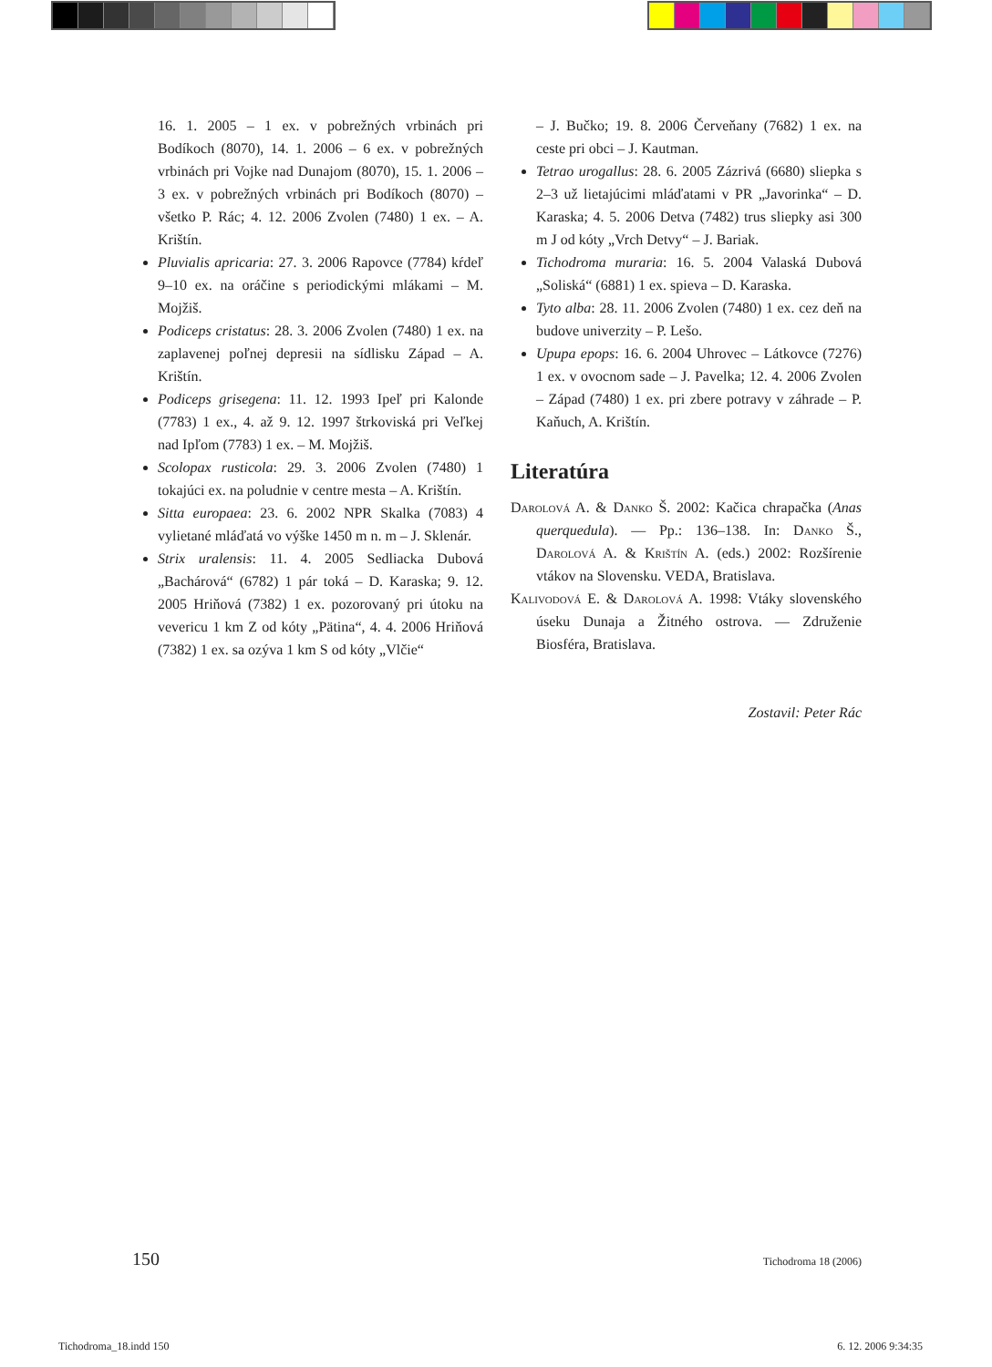16. 1. 2005 – 1 ex. v pobrežných vrbinách pri Bodíkoch (8070), 14. 1. 2006 – 6 ex. v pobrežných vrbinách pri Vojke nad Dunajom (8070), 15. 1. 2006 – 3 ex. v pobrežných vrbinách pri Bodíkoch (8070) – všetko P. Rác; 4. 12. 2006 Zvolen (7480) 1 ex. – A. Krištín.
Pluvialis apricaria: 27. 3. 2006 Rapovce (7784) kŕdeľ 9–10 ex. na oráčine s periodickými mlákami – M. Mojžiš.
Podiceps cristatus: 28. 3. 2006 Zvolen (7480) 1 ex. na zaplavenej poľnej depresii na sídlisku Západ – A. Krištín.
Podiceps grisegena: 11. 12. 1993 Ipeľ pri Kalonde (7783) 1 ex., 4. až 9. 12. 1997 štrkoviská pri Veľkej nad Ipľom (7783) 1 ex. – M. Mojžiš.
Scolopax rusticola: 29. 3. 2006 Zvolen (7480) 1 tokajúci ex. na poludnie v centre mesta – A. Krištín.
Sitta europaea: 23. 6. 2002 NPR Skalka (7083) 4 vylietané mláďatá vo výške 1450 m n. m – J. Sklenár.
Strix uralensis: 11. 4. 2005 Sedliacka Dubová „Bachárová“ (6782) 1 pár toká – D. Karaska; 9. 12. 2005 Hriňová (7382) 1 ex. pozorovaný pri útoku na vevericu 1 km Z od kóty „Pätina“, 4. 4. 2006 Hriňová (7382) 1 ex. sa ozýva 1 km S od kóty „Vlčie“
– J. Bučko; 19. 8. 2006 Červeňany (7682) 1 ex. na ceste pri obci – J. Kautman.
Tetrao urogallus: 28. 6. 2005 Zázrivá (6680) sliepka s 2–3 už lietajúcimi mláďatami v PR „Javorinka“ – D. Karaska; 4. 5. 2006 Detva (7482) trus sliepky asi 300 m J od kóty „Vrch Detvy“ – J. Bariak.
Tichodroma muraria: 16. 5. 2004 Valaská Dubová „Soliská“ (6881) 1 ex. spieva – D. Karaska.
Tyto alba: 28. 11. 2006 Zvolen (7480) 1 ex. cez deň na budove univerzity – P. Lešo.
Upupa epops: 16. 6. 2004 Uhrovec – Látkovce (7276) 1 ex. v ovocnom sade – J. Pavelka; 12. 4. 2006 Zvolen – Západ (7480) 1 ex. pri zbere potravy v záhrade – P. Kaňuch, A. Krištín.
Literatúra
Darolová A. & Danko Š. 2002: Kačica chrapačka (Anas querquedula). — Pp.: 136–138. In: Danko Š., Darolová A. & Krištín A. (eds.) 2002: Rozšírenie vtákov na Slovensku. VEDA, Bratislava.
Kalivodová E. & Darolová A. 1998: Vtáky slovenského úseku Dunaja a Žitného ostrova. — Združenie Biosféra, Bratislava.
Zostavil: Peter Rác
150 Tichodroma 18 (2006)
Tichodroma_18.indd 150 6. 12. 2006 9:34:35